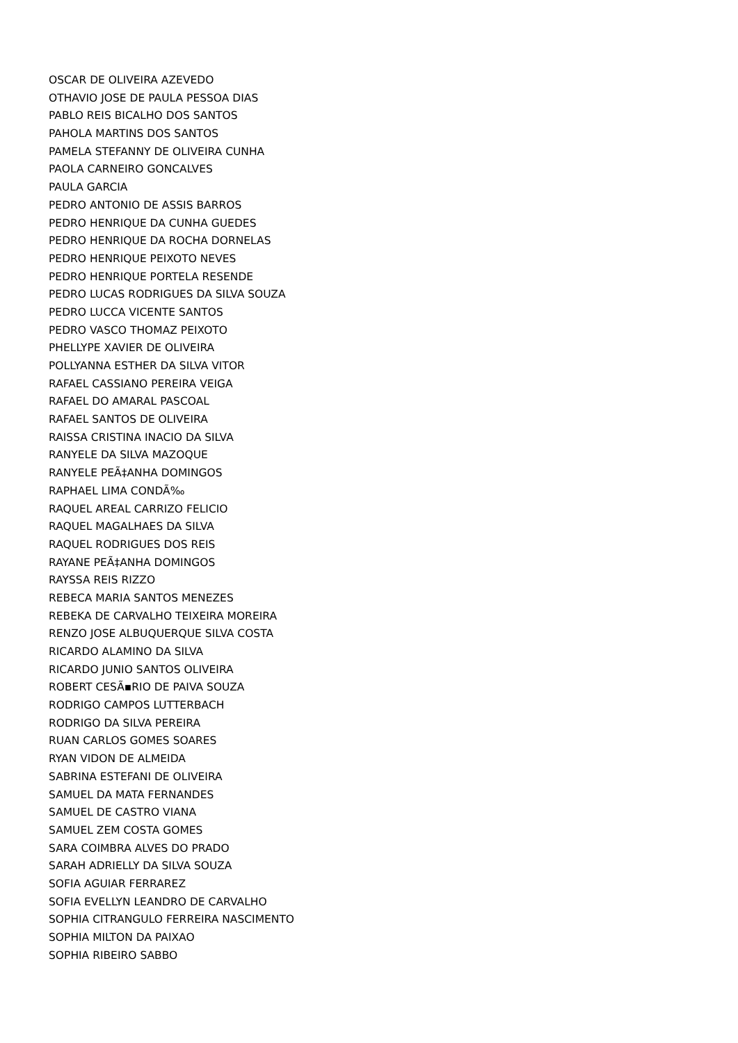OSCAR DE OLIVEIRA AZEVEDO
OTHAVIO JOSE DE PAULA PESSOA DIAS
PABLO REIS BICALHO DOS SANTOS
PAHOLA MARTINS DOS SANTOS
PAMELA STEFANNY DE OLIVEIRA CUNHA
PAOLA CARNEIRO GONCALVES
PAULA GARCIA
PEDRO ANTONIO DE ASSIS BARROS
PEDRO HENRIQUE DA CUNHA GUEDES
PEDRO HENRIQUE DA ROCHA DORNELAS
PEDRO HENRIQUE PEIXOTO NEVES
PEDRO HENRIQUE PORTELA RESENDE
PEDRO LUCAS RODRIGUES DA SILVA SOUZA
PEDRO LUCCA VICENTE SANTOS
PEDRO VASCO THOMAZ PEIXOTO
PHELLYPE XAVIER DE OLIVEIRA
POLLYANNA ESTHER DA SILVA VITOR
RAFAEL CASSIANO PEREIRA VEIGA
RAFAEL DO AMARAL PASCOAL
RAFAEL SANTOS DE OLIVEIRA
RAISSA CRISTINA INACIO DA SILVA
RANYELE DA SILVA MAZOQUE
RANYELE PEÃ‡ANHA DOMINGOS
RAPHAEL LIMA CONDÃ‰
RAQUEL AREAL CARRIZO FELICIO
RAQUEL MAGALHAES DA SILVA
RAQUEL RODRIGUES DOS REIS
RAYANE PEÃ‡ANHA DOMINGOS
RAYSSA REIS RIZZO
REBECA MARIA SANTOS MENEZES
REBEKA DE CARVALHO TEIXEIRA MOREIRA
RENZO JOSE ALBUQUERQUE SILVA COSTA
RICARDO ALAMINO DA SILVA
RICARDO JUNIO SANTOS OLIVEIRA
ROBERT CESÃ▪RIO DE PAIVA SOUZA
RODRIGO CAMPOS LUTTERBACH
RODRIGO DA SILVA PEREIRA
RUAN CARLOS GOMES SOARES
RYAN VIDON DE ALMEIDA
SABRINA ESTEFANI DE OLIVEIRA
SAMUEL DA MATA FERNANDES
SAMUEL DE CASTRO VIANA
SAMUEL ZEM COSTA GOMES
SARA COIMBRA ALVES DO PRADO
SARAH ADRIELLY DA SILVA SOUZA
SOFIA AGUIAR FERRAREZ
SOFIA EVELLYN LEANDRO DE CARVALHO
SOPHIA CITRANGULO FERREIRA NASCIMENTO
SOPHIA MILTON DA PAIXAO
SOPHIA RIBEIRO SABBO